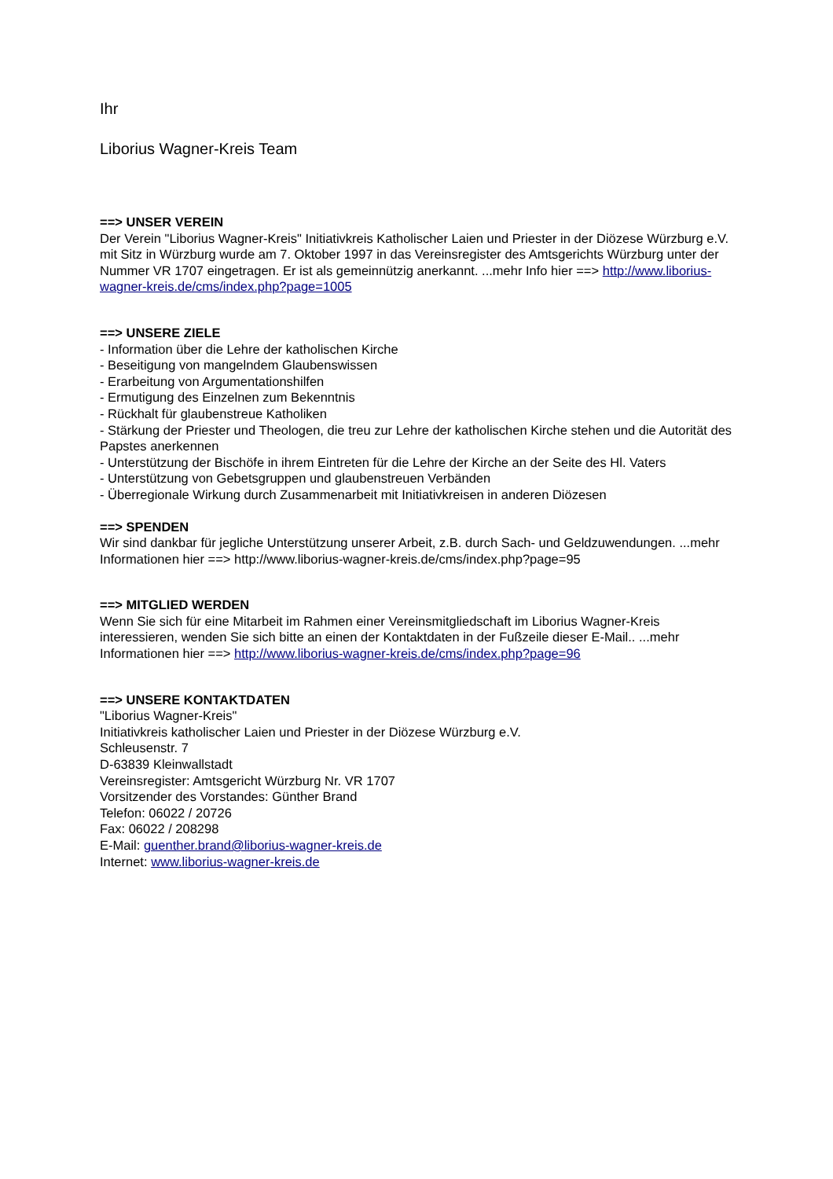Ihr
Liborius Wagner-Kreis Team
==> UNSER VEREIN
Der Verein "Liborius Wagner-Kreis" Initiativkreis Katholischer Laien und Priester in der Diözese Würzburg e.V. mit Sitz in Würzburg wurde am 7. Oktober 1997 in das Vereinsregister des Amtsgerichts Würzburg unter der Nummer VR 1707 eingetragen. Er ist als gemeinnützig anerkannt. ...mehr Info hier ==> http://www.liborius-wagner-kreis.de/cms/index.php?page=1005
==> UNSERE ZIELE
- Information über die Lehre der katholischen Kirche
- Beseitigung von mangelndem Glaubenswissen
- Erarbeitung von Argumentationshilfen
- Ermutigung des Einzelnen zum Bekenntnis
- Rückhalt für glaubenstreue Katholiken
- Stärkung der Priester und Theologen, die treu zur Lehre der katholischen Kirche stehen und die Autorität des Papstes anerkennen
- Unterstützung der Bischöfe in ihrem Eintreten für die Lehre der Kirche an der Seite des Hl. Vaters
- Unterstützung von Gebetsgruppen und glaubenstreuen Verbänden
- Überregionale Wirkung durch Zusammenarbeit mit Initiativkreisen in anderen Diözesen
==> SPENDEN
Wir sind dankbar für jegliche Unterstützung unserer Arbeit, z.B. durch Sach- und Geldzuwendungen. ...mehr Informationen hier ==> http://www.liborius-wagner-kreis.de/cms/index.php?page=95
==> MITGLIED WERDEN
Wenn Sie sich für eine Mitarbeit im Rahmen einer Vereinsmitgliedschaft im Liborius Wagner-Kreis interessieren, wenden Sie sich bitte an einen der Kontaktdaten in der Fußzeile dieser E-Mail.. ...mehr Informationen hier ==> http://www.liborius-wagner-kreis.de/cms/index.php?page=96
==> UNSERE KONTAKTDATEN
"Liborius Wagner-Kreis"
Initiativkreis katholischer Laien und Priester in der Diözese Würzburg e.V.
Schleusenstr. 7
D-63839 Kleinwallstadt
Vereinsregister: Amtsgericht Würzburg Nr. VR 1707
Vorsitzender des Vorstandes: Günther Brand
Telefon: 06022 / 20726
Fax: 06022 / 208298
E-Mail: guenther.brand@liborius-wagner-kreis.de
Internet: www.liborius-wagner-kreis.de